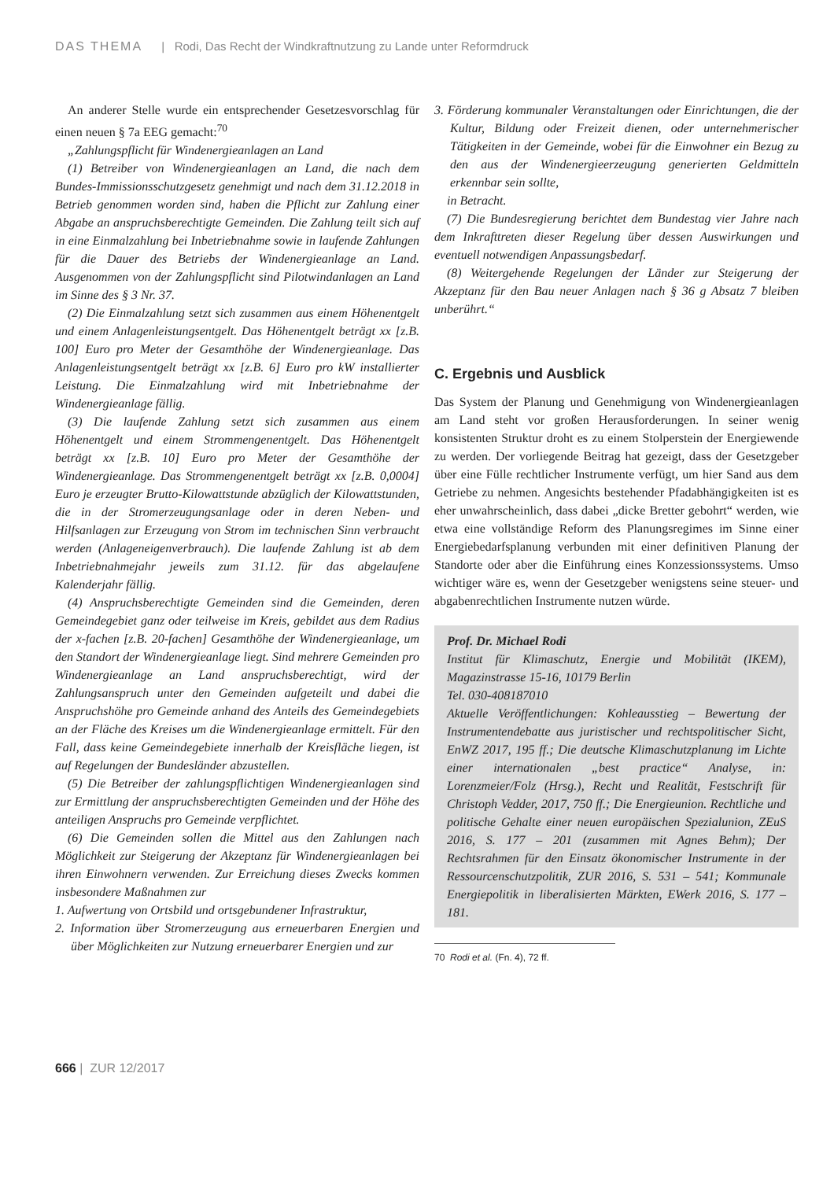DAS THEMA | Rodi, Das Recht der Windkraftnutzung zu Lande unter Reformdruck
An anderer Stelle wurde ein entsprechender Gesetzesvorschlag für einen neuen § 7a EEG gemacht:<sup>70</sup>
„Zahlungspflicht für Windenergieanlagen an Land
(1) Betreiber von Windenergieanlagen an Land, die nach dem Bundes-Immissionsschutzgesetz genehmigt und nach dem 31.12.2018 in Betrieb genommen worden sind, haben die Pflicht zur Zahlung einer Abgabe an anspruchsberechtigte Gemeinden. Die Zahlung teilt sich auf in eine Einmalzahlung bei Inbetriebnahme sowie in laufende Zahlungen für die Dauer des Betriebs der Windenergieanlage an Land. Ausgenommen von der Zahlungspflicht sind Pilotwindanlagen an Land im Sinne des § 3 Nr. 37.
(2) Die Einmalzahlung setzt sich zusammen aus einem Höhenentgelt und einem Anlagenleistungsentgelt. Das Höhenentgelt beträgt xx [z.B. 100] Euro pro Meter der Gesamthöhe der Windenergieanlage. Das Anlagenleistungsentgelt beträgt xx [z.B. 6] Euro pro kW installierter Leistung. Die Einmalzahlung wird mit Inbetriebnahme der Windenergieanlage fällig.
(3) Die laufende Zahlung setzt sich zusammen aus einem Höhenentgelt und einem Strommengenentgelt. Das Höhenentgelt beträgt xx [z.B. 10] Euro pro Meter der Gesamthöhe der Windenergieanlage. Das Strommengenentgelt beträgt xx [z.B. 0,0004] Euro je erzeugter Brutto-Kilowattstunde abzüglich der Kilowattstunden, die in der Stromerzeugungsanlage oder in deren Neben- und Hilfsanlagen zur Erzeugung von Strom im technischen Sinn verbraucht werden (Anlageneigenverbrauch). Die laufende Zahlung ist ab dem Inbetriebnahmejahr jeweils zum 31.12. für das abgelaufene Kalenderjahr fällig.
(4) Anspruchsberechtigte Gemeinden sind die Gemeinden, deren Gemeindegebiet ganz oder teilweise im Kreis, gebildet aus dem Radius der x-fachen [z.B. 20-fachen] Gesamthöhe der Windenergieanlage, um den Standort der Windenergieanlage liegt. Sind mehrere Gemeinden pro Windenergieanlage an Land anspruchsberechtigt, wird der Zahlungsanspruch unter den Gemeinden aufgeteilt und dabei die Anspruchshöhe pro Gemeinde anhand des Anteils des Gemeindegebiets an der Fläche des Kreises um die Windenergieanlage ermittelt. Für den Fall, dass keine Gemeindegebiete innerhalb der Kreisfläche liegen, ist auf Regelungen der Bundesländer abzustellen.
(5) Die Betreiber der zahlungspflichtigen Windenergieanlagen sind zur Ermittlung der anspruchsberechtigten Gemeinden und der Höhe des anteiligen Anspruchs pro Gemeinde verpflichtet.
(6) Die Gemeinden sollen die Mittel aus den Zahlungen nach Möglichkeit zur Steigerung der Akzeptanz für Windenergieanlagen bei ihren Einwohnern verwenden. Zur Erreichung dieses Zwecks kommen insbesondere Maßnahmen zur
1. Aufwertung von Ortsbild und ortsgebundener Infrastruktur,
2. Information über Stromerzeugung aus erneuerbaren Energien und über Möglichkeiten zur Nutzung erneuerbarer Energien und zur
3. Förderung kommunaler Veranstaltungen oder Einrichtungen, die der Kultur, Bildung oder Freizeit dienen, oder unternehmerischer Tätigkeiten in der Gemeinde, wobei für die Einwohner ein Bezug zu den aus der Windenergieerzeugung generierten Geldmitteln erkennbar sein sollte,
in Betracht.
(7) Die Bundesregierung berichtet dem Bundestag vier Jahre nach dem Inkrafttreten dieser Regelung über dessen Auswirkungen und eventuell notwendigen Anpassungsbedarf.
(8) Weitergehende Regelungen der Länder zur Steigerung der Akzeptanz für den Bau neuer Anlagen nach § 36 g Absatz 7 bleiben unberührt.“
C. Ergebnis und Ausblick
Das System der Planung und Genehmigung von Windenergieanlagen am Land steht vor großen Herausforderungen. In seiner wenig konsistenten Struktur droht es zu einem Stolperstein der Energiewende zu werden. Der vorliegende Beitrag hat gezeigt, dass der Gesetzgeber über eine Fülle rechtlicher Instrumente verfügt, um hier Sand aus dem Getriebe zu nehmen. Angesichts bestehender Pfadabhängigkeiten ist es eher unwahrscheinlich, dass dabei „dicke Bretter gebohrt“ werden, wie etwa eine vollständige Reform des Planungsregimes im Sinne einer Energiebedarfsplanung verbunden mit einer definitiven Planung der Standorte oder aber die Einführung eines Konzessionssystems. Umso wichtiger wäre es, wenn der Gesetzgeber wenigstens seine steuer- und abgabenrechtlichen Instrumente nutzen würde.
Prof. Dr. Michael Rodi
Institut für Klimaschutz, Energie und Mobilität (IKEM), Magazinstrasse 15-16, 10179 Berlin
Tel. 030-408187010
Aktuelle Veröffentlichungen: Kohleausstieg – Bewertung der Instrumentendebatte aus juristischer und rechtspolitischer Sicht, EnWZ 2017, 195 ff.; Die deutsche Klimaschutzplanung im Lichte einer internationalen „best practice“ Analyse, in: Lorenzmeier/Folz (Hrsg.), Recht und Realität, Festschrift für Christoph Vedder, 2017, 750 ff.; Die Energieunion. Rechtliche und politische Gehalte einer neuen europäischen Spezialunion, ZEuS 2016, S. 177 – 201 (zusammen mit Agnes Behm); Der Rechtsrahmen für den Einsatz ökonomischer Instrumente in der Ressourcenschutzpolitik, ZUR 2016, S. 531 – 541; Kommunale Energiepolitik in liberalisierten Märkten, EWerk 2016, S. 177 – 181.
70 Rodi et al. (Fn. 4), 72 ff.
666 | ZUR 12/2017